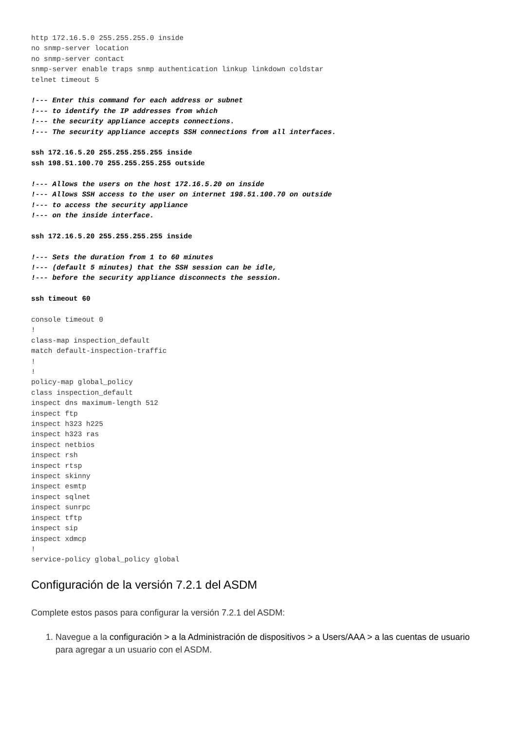http 172.16.5.0 255.255.255.0 inside
no snmp-server location
no snmp-server contact
snmp-server enable traps snmp authentication linkup linkdown coldstar
telnet timeout 5

!--- Enter this command for each address or subnet
!--- to identify the IP addresses from which
!--- the security appliance accepts connections.
!--- The security appliance accepts SSH connections from all interfaces.

ssh 172.16.5.20 255.255.255.255 inside
ssh 198.51.100.70 255.255.255.255 outside

!--- Allows the users on the host 172.16.5.20 on inside
!--- Allows SSH access to the user on internet 198.51.100.70 on outside
!--- to access the security appliance
!--- on the inside interface.

ssh 172.16.5.20 255.255.255.255 inside

!--- Sets the duration from 1 to 60 minutes
!--- (default 5 minutes) that the SSH session can be idle,
!--- before the security appliance disconnects the session.

ssh timeout 60

console timeout 0
!
class-map inspection_default
match default-inspection-traffic
!
!
policy-map global_policy
class inspection_default
inspect dns maximum-length 512
inspect ftp
inspect h323 h225
inspect h323 ras
inspect netbios
inspect rsh
inspect rtsp
inspect skinny
inspect esmtp
inspect sqlnet
inspect sunrpc
inspect tftp
inspect sip
inspect xdmcp
!
service-policy global_policy global
Configuración de la versión 7.2.1 del ASDM
Complete estos pasos para configurar la versión 7.2.1 del ASDM:
1. Navegue a la configuración > a la Administración de dispositivos > a Users/AAA > a las cuentas de usuario para agregar a un usuario con el ASDM.